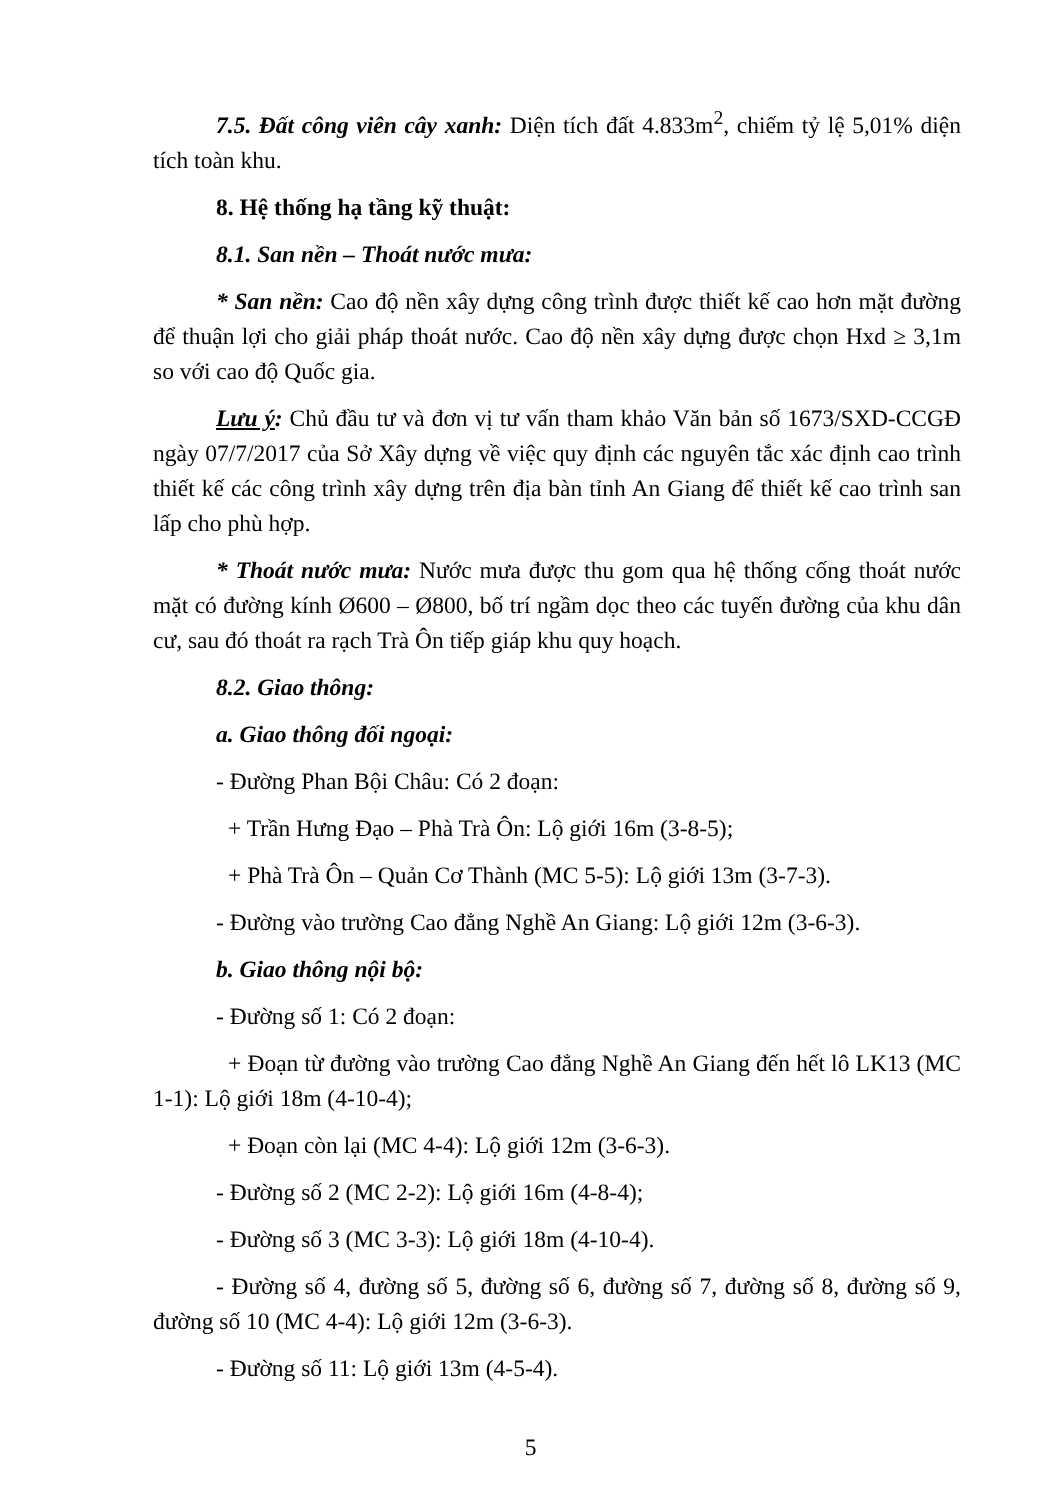7.5. Đất công viên cây xanh: Diện tích đất 4.833m<sup>2</sup>, chiếm tỷ lệ 5,01% diện tích toàn khu.
8. Hệ thống hạ tầng kỹ thuật:
8.1. San nền – Thoát nước mưa:
* San nền: Cao độ nền xây dựng công trình được thiết kế cao hơn mặt đường để thuận lợi cho giải pháp thoát nước. Cao độ nền xây dựng được chọn Hxd ≥ 3,1m so với cao độ Quốc gia.
Lưu ý: Chủ đầu tư và đơn vị tư vấn tham khảo Văn bản số 1673/SXD-CCGĐ ngày 07/7/2017 của Sở Xây dựng về việc quy định các nguyên tắc xác định cao trình thiết kế các công trình xây dựng trên địa bàn tỉnh An Giang để thiết kế cao trình san lấp cho phù hợp.
* Thoát nước mưa: Nước mưa được thu gom qua hệ thống cống thoát nước mặt có đường kính Ø600 – Ø800, bố trí ngầm dọc theo các tuyến đường của khu dân cư, sau đó thoát ra rạch Trà Ôn tiếp giáp khu quy hoạch.
8.2. Giao thông:
a. Giao thông đối ngoại:
- Đường Phan Bội Châu: Có 2 đoạn:
+ Trần Hưng Đạo – Phà Trà Ôn: Lộ giới 16m (3-8-5);
+ Phà Trà Ôn – Quản Cơ Thành (MC 5-5): Lộ giới 13m (3-7-3).
- Đường vào trường Cao đẳng Nghề An Giang: Lộ giới 12m (3-6-3).
b. Giao thông nội bộ:
- Đường số 1: Có 2 đoạn:
+ Đoạn từ đường vào trường Cao đẳng Nghề An Giang đến hết lô LK13 (MC 1-1): Lộ giới 18m (4-10-4);
+ Đoạn còn lại (MC 4-4): Lộ giới 12m (3-6-3).
- Đường số 2 (MC 2-2): Lộ giới 16m (4-8-4);
- Đường số 3 (MC 3-3): Lộ giới 18m (4-10-4).
- Đường số 4, đường số 5, đường số 6, đường số 7, đường số 8, đường số 9, đường số 10 (MC 4-4): Lộ giới 12m (3-6-3).
- Đường số 11: Lộ giới 13m (4-5-4).
5